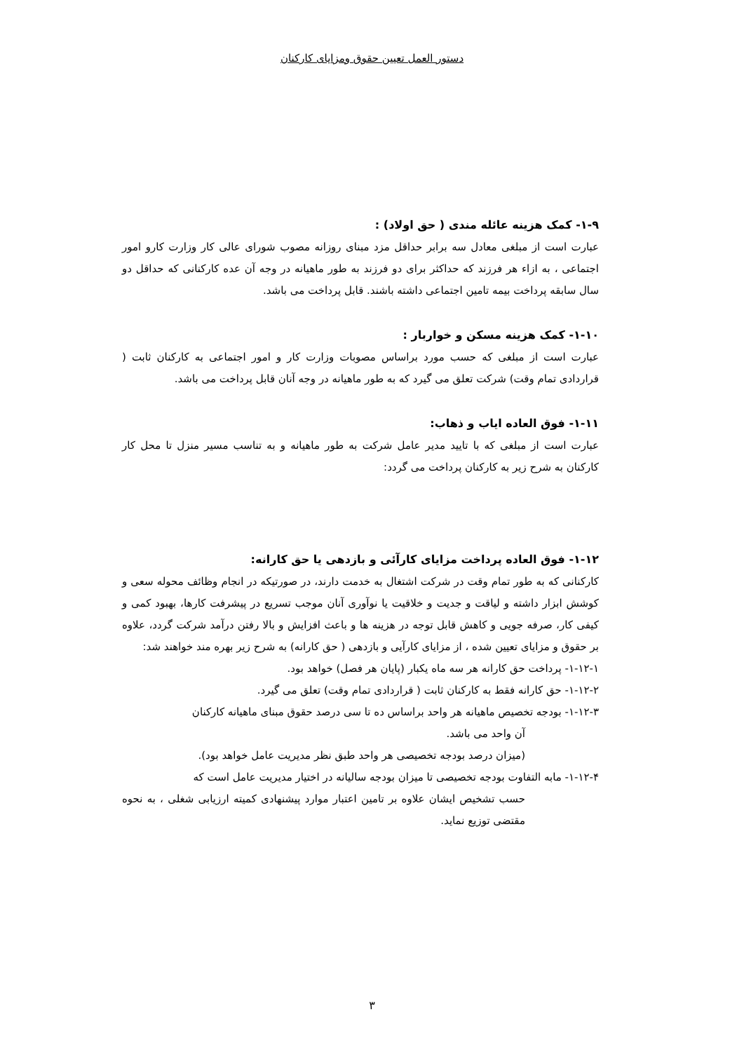دستور العمل تعیین حقوق ومزایای کارکنان
۱-۹- کمک هزینه عائله مندی ( حق اولاد) :
عبارت است از مبلغی معادل سه برابر حداقل مزد مبنای روزانه مصوب شورای عالی کار وزارت کارو امور اجتماعی ، به ازاء هر فرزند که حداکثر برای دو فرزند به طور ماهیانه در وجه آن عده کارکنانی که حداقل دو سال سابقه پرداخت بیمه تامین اجتماعی داشته باشند. قابل پرداخت می باشد.
۱-۱۰- کمک هزینه مسکن و خواربار :
عبارت است از مبلغی که حسب مورد براساس مصوبات وزارت کار و امور اجتماعی به کارکنان ثابت ( قراردادی تمام وقت) شرکت تعلق می گیرد که به طور ماهیانه در وجه آنان قابل پرداخت می باشد.
۱-۱۱- فوق العاده ایاب و ذهاب:
عبارت است از مبلغی که با تایید مدیر عامل شرکت به طور ماهیانه و به تناسب مسیر منزل تا محل کار کارکنان به شرح زیر به کارکنان پرداخت می گردد:
۱-۱۲- فوق العاده پرداخت مزایای کارآئی و بازدهی یا حق کارانه:
کارکنانی که به طور تمام وقت در شرکت اشتغال به خدمت دارند، در صورتیکه در انجام وظائف محوله سعی و کوشش ابزار داشته و لیاقت و جدیت و خلاقیت یا نوآوری آنان موجب تسریع در پیشرفت کارها، بهبود کمی و کیفی کار، صرفه جویی و کاهش قابل توجه در هزینه ها و باعث افزایش و بالا رفتن درآمد شرکت گردد، علاوه بر حقوق و مزایای تعیین شده ، از مزایای کارآیی و بازدهی ( حق کارانه) به شرح زیر بهره مند خواهند شد:
۱-۱۲-۱- پرداخت حق کارانه هر سه ماه یکبار (پایان هر فصل) خواهد بود.
۱-۱۲-۲- حق کارانه فقط به کارکنان ثابت ( قراردادی تمام وقت) تعلق می گیرد.
۱-۱۲-۳- بودجه تخصیص ماهیانه هر واحد براساس ده تا سی درصد حقوق مبنای ماهیانه کارکنان
آن واحد می باشد.
(میزان درصد بودجه تخصیصی هر واحد طبق نظر مدیریت عامل خواهد بود).
۱-۱۲-۴- مابه التفاوت بودجه تخصیصی تا میزان بودجه سالیانه در اختیار مدیریت عامل است که
حسب تشخیص ایشان علاوه بر تامین اعتبار موارد پیشنهادی کمیته ارزیابی شغلی ، به نحوه مقتضی توزیع نماید.
۳